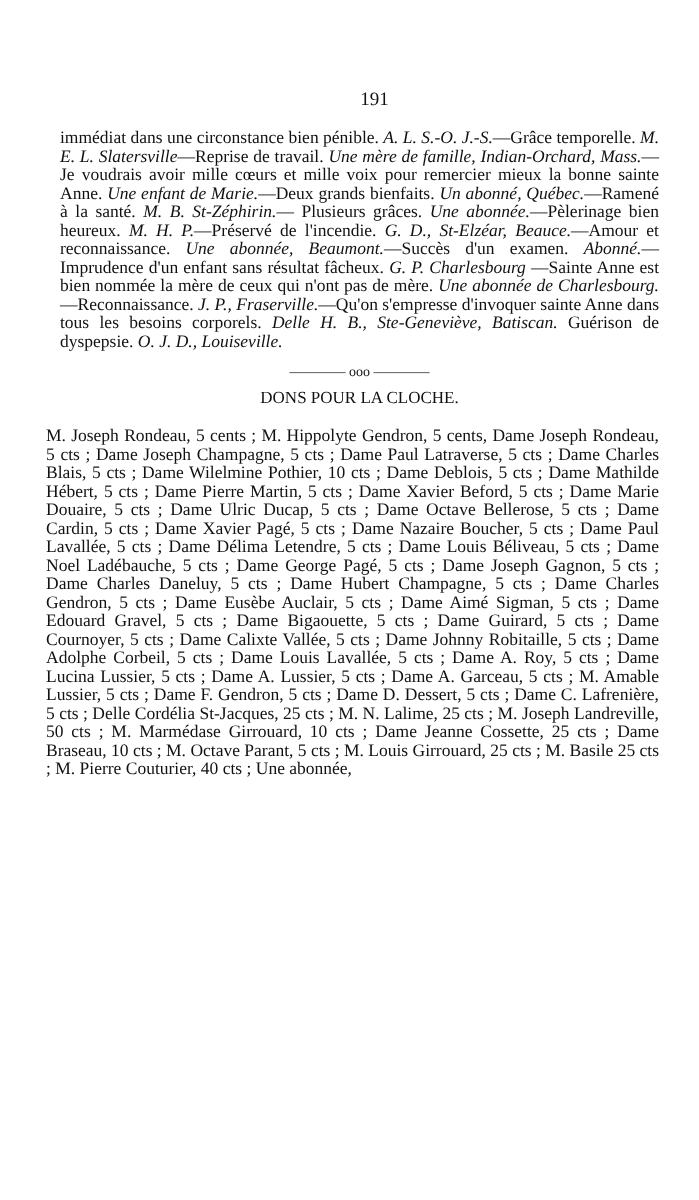191
immédiat dans une circonstance bien pénible. A. L. S.-O. J.-S.—Grâce temporelle. M. E. L. Slatersville—Reprise de travail. Une mère de famille, Indian-Orchard, Mass.—Je voudrais avoir mille cœurs et mille voix pour remercier mieux la bonne sainte Anne. Une enfant de Marie.—Deux grands bienfaits. Un abonné, Québec.—Ramené à la santé. M. B. St-Zéphirin.— Plusieurs grâces. Une abonnée.—Pèlerinage bien heureux. M. H. P.—Préservé de l'incendie. G. D., St-Elzéar, Beauce.—Amour et reconnaissance. Une abonnée, Beaumont.—Succès d'un examen. Abonné.—Imprudence d'un enfant sans résultat fâcheux. G. P. Charlesbourg —Sainte Anne est bien nommée la mère de ceux qui n'ont pas de mère. Une abonnée de Charlesbourg.—Reconnaissance. J. P., Fraserville.—Qu'on s'empresse d'invoquer sainte Anne dans tous les besoins corporels. Delle H. B., Ste-Geneviève, Batiscan. Guérison de dyspepsie. O. J. D., Louiseville.
———— ooo ————
DONS POUR LA CLOCHE.
M. Joseph Rondeau, 5 cents ; M. Hippolyte Gendron, 5 cents, Dame Joseph Rondeau, 5 cts ; Dame Joseph Champagne, 5 cts ; Dame Paul Latraverse, 5 cts ; Dame Charles Blais, 5 cts ; Dame Wilelmine Pothier, 10 cts ; Dame Deblois, 5 cts ; Dame Mathilde Hébert, 5 cts ; Dame Pierre Martin, 5 cts ; Dame Xavier Beford, 5 cts ; Dame Marie Douaire, 5 cts ; Dame Ulric Ducap, 5 cts ; Dame Octave Bellerose, 5 cts ; Dame Cardin, 5 cts ; Dame Xavier Pagé, 5 cts ; Dame Nazaire Boucher, 5 cts ; Dame Paul Lavallée, 5 cts ; Dame Délima Letendre, 5 cts ; Dame Louis Béliveau, 5 cts ; Dame Noel Ladébauche, 5 cts ; Dame George Pagé, 5 cts ; Dame Joseph Gagnon, 5 cts ; Dame Charles Daneluy, 5 cts ; Dame Hubert Champagne, 5 cts ; Dame Charles Gendron, 5 cts ; Dame Eusèbe Auclair, 5 cts ; Dame Aimé Sigman, 5 cts ; Dame Edouard Gravel, 5 cts ; Dame Bigaouette, 5 cts ; Dame Guirard, 5 cts ; Dame Cournoyer, 5 cts ; Dame Calixte Vallée, 5 cts ; Dame Johnny Robitaille, 5 cts ; Dame Adolphe Corbeil, 5 cts ; Dame Louis Lavallée, 5 cts ; Dame A. Roy, 5 cts ; Dame Lucina Lussier, 5 cts ; Dame A. Lussier, 5 cts ; Dame A. Garceau, 5 cts ; M. Amable Lussier, 5 cts ; Dame F. Gendron, 5 cts ; Dame D. Dessert, 5 cts ; Dame C. Lafrenière, 5 cts ; Delle Cordélia St-Jacques, 25 cts ; M. N. Lalime, 25 cts ; M. Joseph Landreville, 50 cts ; M. Marmédase Girrouard, 10 cts ; Dame Jeanne Cossette, 25 cts ; Dame Braseau, 10 cts ; M. Octave Parant, 5 cts ; M. Louis Girrouard, 25 cts ; M. Basile 25 cts ; M. Pierre Couturier, 40 cts ; Une abonnée,